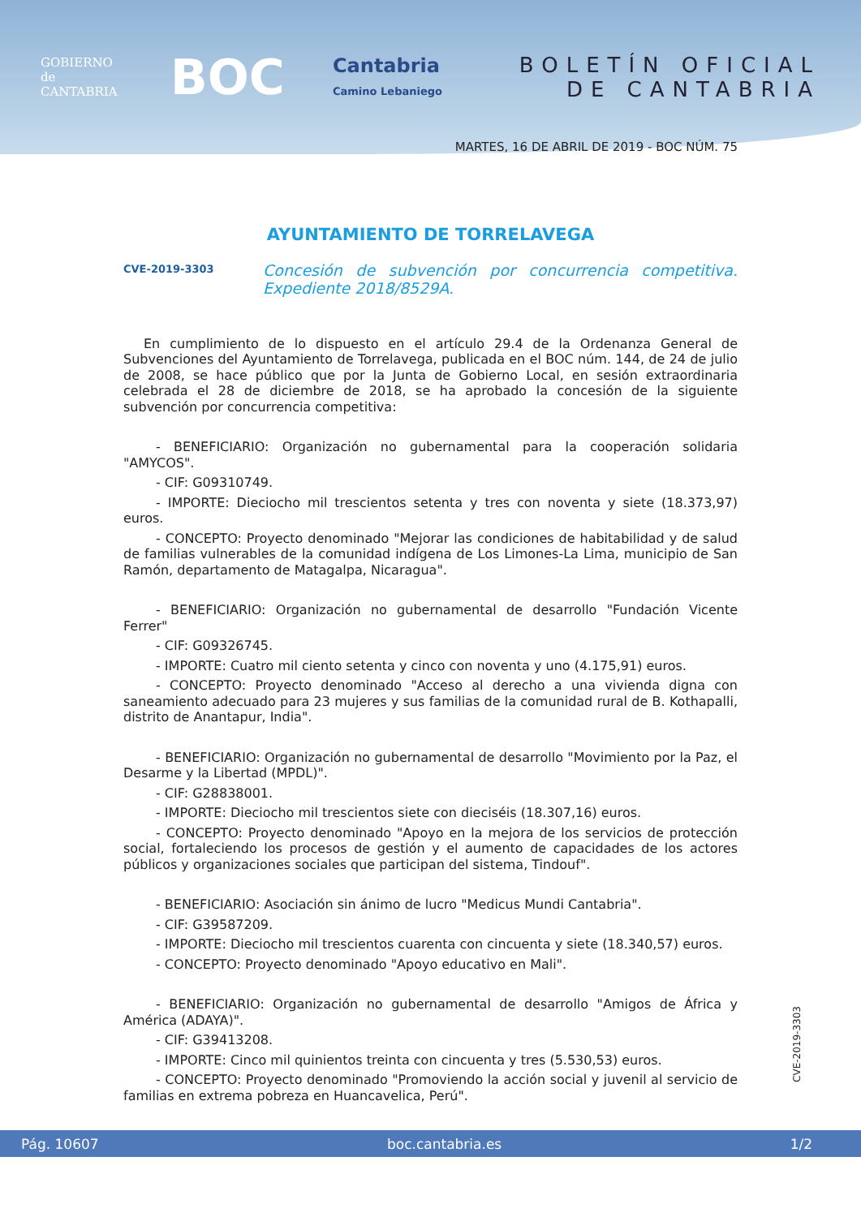GOBIERNO
de
CANTABRIA
BOC
Cantabria
Camino Lebaniego
BOLETÍN OFICIAL
DE CANTABRIA
MARTES, 16 DE ABRIL DE 2019 - BOC NÚM. 75
AYUNTAMIENTO DE TORRELAVEGA
CVE-2019-3303 Concesión de subvención por concurrencia competitiva. Expediente 2018/8529A.
En cumplimiento de lo dispuesto en el artículo 29.4 de la Ordenanza General de Subvenciones del Ayuntamiento de Torrelavega, publicada en el BOC núm. 144, de 24 de julio de 2008, se hace público que por la Junta de Gobierno Local, en sesión extraordinaria celebrada el 28 de diciembre de 2018, se ha aprobado la concesión de la siguiente subvención por concurrencia competitiva:
- BENEFICIARIO: Organización no gubernamental para la cooperación solidaria "AMYCOS".
- CIF: G09310749.
- IMPORTE: Dieciocho mil trescientos setenta y tres con noventa y siete (18.373,97) euros.
- CONCEPTO: Proyecto denominado "Mejorar las condiciones de habitabilidad y de salud de familias vulnerables de la comunidad indígena de Los Limones-La Lima, municipio de San Ramón, departamento de Matagalpa, Nicaragua".
- BENEFICIARIO: Organización no gubernamental de desarrollo "Fundación Vicente Ferrer"
- CIF: G09326745.
- IMPORTE: Cuatro mil ciento setenta y cinco con noventa y uno (4.175,91) euros.
- CONCEPTO: Proyecto denominado "Acceso al derecho a una vivienda digna con saneamiento adecuado para 23 mujeres y sus familias de la comunidad rural de B. Kothapalli, distrito de Anantapur, India".
- BENEFICIARIO: Organización no gubernamental de desarrollo "Movimiento por la Paz, el Desarme y la Libertad (MPDL)".
- CIF: G28838001.
- IMPORTE: Dieciocho mil trescientos siete con dieciséis (18.307,16) euros.
- CONCEPTO: Proyecto denominado "Apoyo en la mejora de los servicios de protección social, fortaleciendo los procesos de gestión y el aumento de capacidades de los actores públicos y organizaciones sociales que participan del sistema, Tindouf".
- BENEFICIARIO: Asociación sin ánimo de lucro "Medicus Mundi Cantabria".
- CIF: G39587209.
- IMPORTE: Dieciocho mil trescientos cuarenta con cincuenta y siete (18.340,57) euros.
- CONCEPTO: Proyecto denominado "Apoyo educativo en Mali".
- BENEFICIARIO: Organización no gubernamental de desarrollo "Amigos de África y América (ADAYA)".
- CIF: G39413208.
- IMPORTE: Cinco mil quinientos treinta con cincuenta y tres (5.530,53) euros.
- CONCEPTO: Proyecto denominado "Promoviendo la acción social y juvenil al servicio de familias en extrema pobreza en Huancavelica, Perú".
CVE-2019-3303
Pág. 10607 boc.cantabria.es 1/2